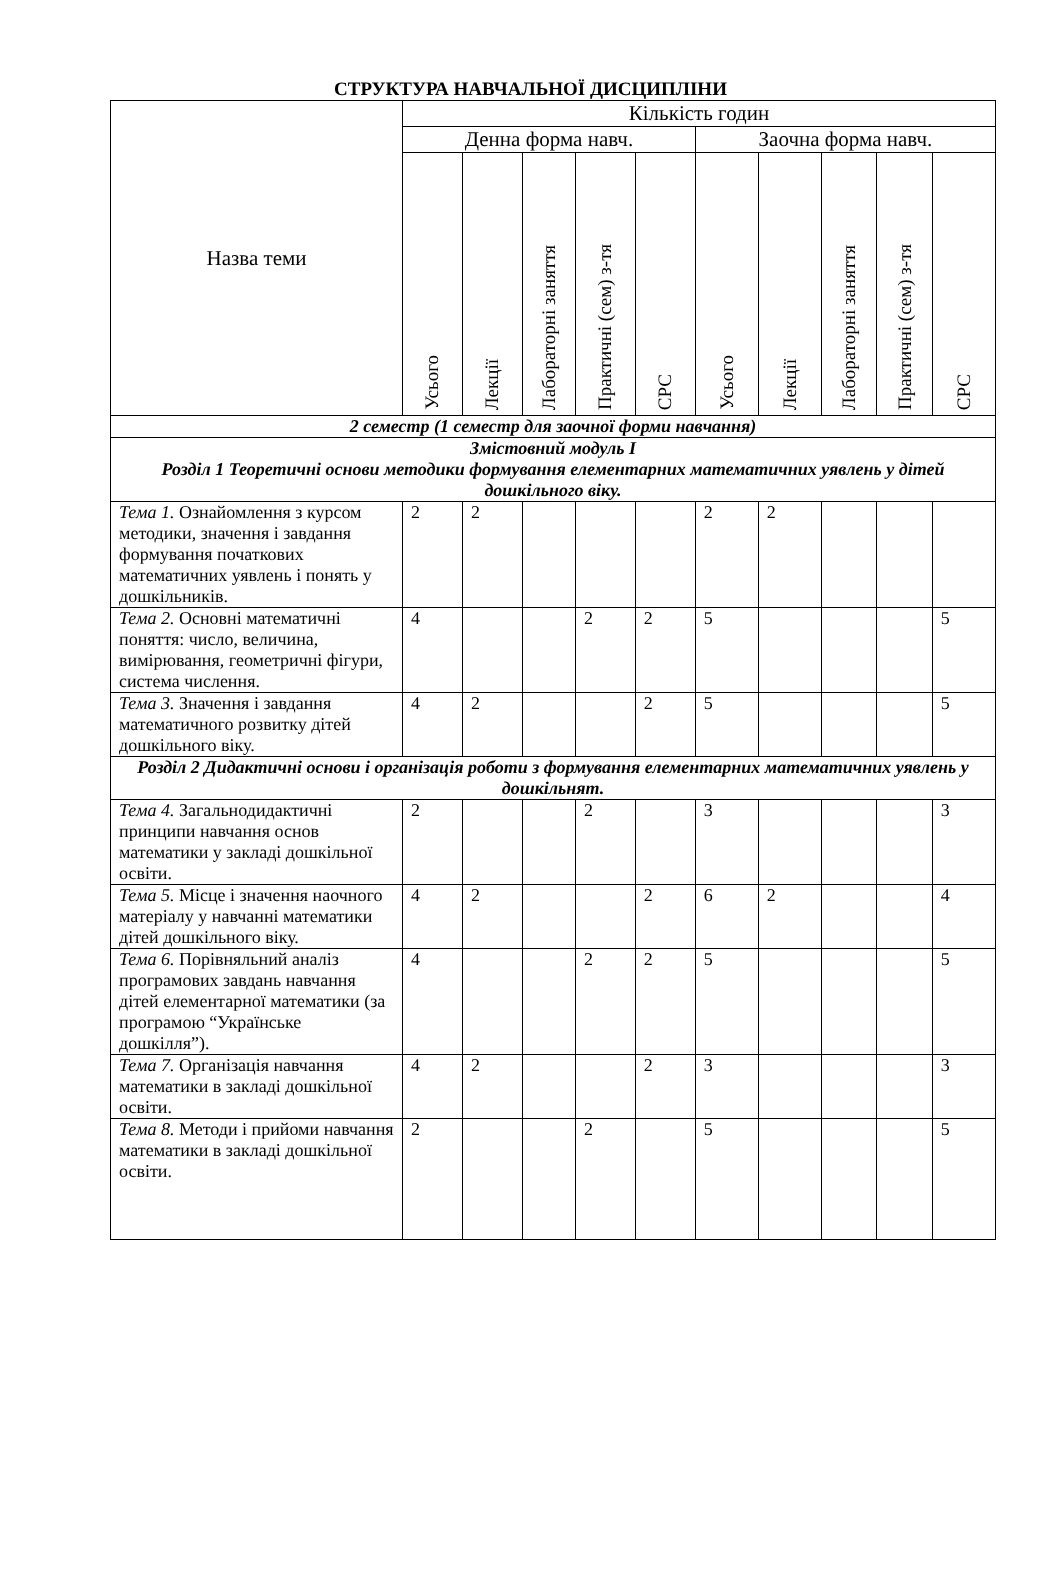СТРУКТУРА НАВЧАЛЬНОЇ ДИСЦИПЛІНИ
| Назва теми | Кількість годин | | | | | | | | | |
| --- | --- | --- | --- | --- | --- | --- | --- | --- | --- | --- |
| | Денна форма навч. | | | | | Заочна форма навч. | | | | |
| | Усього | Лекції | Лабораторні заняття | Практичні (сем) з-тя | СРС | Усього | Лекції | Лабораторні заняття | Практичні (сем) з-тя | СРС |
| 2 семестр (1 семестр для заочної форми навчання) | | | | | | | | | | |
| Змістовний модуль І Розділ 1 Теоретичні основи методики формування елементарних математичних уявлень у дітей дошкільного віку. | | | | | | | | | | |
| Тема 1. Ознайомлення з курсом методики, значення і завдання формування початкових математичних уявлень і понять у дошкільників. | 2 | 2 | | | | 2 | 2 | | | |
| Тема 2. Основні математичні поняття: число, величина, вимірювання, геометричні фігури, система числення. | 4 | | | 2 | 2 | 5 | | | | 5 |
| Тема 3. Значення і завдання математичного розвитку дітей дошкільного віку. | 4 | 2 | | | 2 | 5 | | | | 5 |
| Розділ 2 Дидактичні основи і організація роботи з формування елементарних математичних уявлень у дошкільнят. | | | | | | | | | | |
| Тема 4. Загальнодидактичні принципи навчання основ математики у закладі дошкільної освіти. | 2 | | | 2 | | 3 | | | | 3 |
| Тема 5. Місце і значення наочного матеріалу у навчанні математики дітей дошкільного віку. | 4 | 2 | | | 2 | 6 | 2 | | | 4 |
| Тема 6. Порівняльний аналіз програмових завдань навчання дітей елементарної математики (за програмою “Українське дошкілля”). | 4 | | | 2 | 2 | 5 | | | | 5 |
| Тема 7. Організація навчання математики в закладі дошкільної освіти. | 4 | 2 | | | 2 | 3 | | | | 3 |
| Тема 8. Методи і прийоми навчання математики в закладі дошкільної освіти. | 2 | | | 2 | | 5 | | | | 5 |